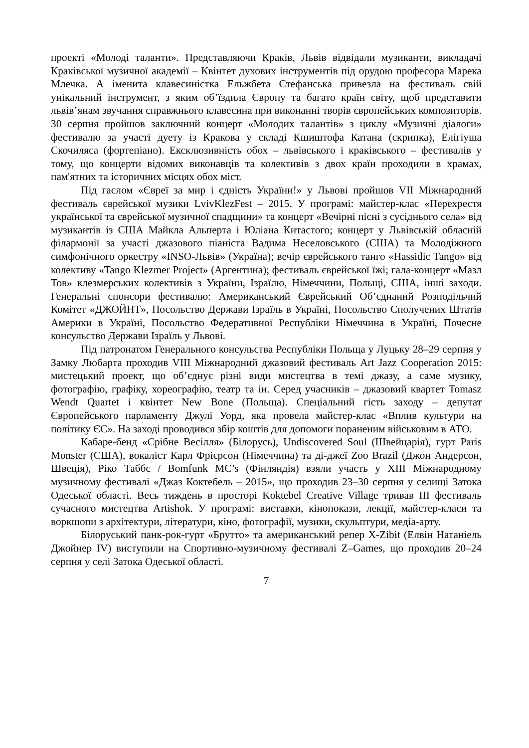проекті «Молоді таланти». Представляючи Краків, Львів відвідали музиканти, викладачі Краківської музичної академії – Квінтет духових інструментів під орудою професора Марека Млечка. А іменита клавесиністка Ельжбета Стефанська привезла на фестиваль свій унікальний інструмент, з яким об’їздила Європу та багато країн світу, щоб представити львів’янам звучання справжнього клавесина при виконанні творів європейських композиторів. 30 серпня пройшов заключний концерт «Молодих талантів» з циклу «Музичні діалоги» фестивалю за участі дуету із Кракова у складі Кшиштофа Катана (скрипка), Елігіуша Скочиляса (фортепіано). Ексклюзивність обох – львівського і краківського – фестивалів у тому, що концерти відомих виконавців та колективів з двох країн проходили в храмах, пам'ятних та історичних місцях обох міст.
Під гаслом «Євреї за мир і єдність України!» у Львові пройшов VII Міжнародний фестиваль єврейської музики LvivKlezFest – 2015. У програмі: майстер-клас «Перехрестя української та єврейської музичної спадщини» та концерт «Вечірні пісні з сусіднього села» від музикантів із США Майкла Альперта і Юліана Китастого; концерт у Львівській обласній філармонії за участі джазового піаніста Вадима Неселовського (США) та Молодіжного симфонічного оркестру «INSO-Львів» (Україна); вечір єврейського танго «Hassidic Tango» від колективу «Tango Klezmer Project» (Аргентина); фестиваль єврейської їжі; гала-концерт «Мазл Тов» клезмерських колективів з України, Ізраїлю, Німеччини, Польщі, США, інші заходи. Генеральні спонсори фестивалю: Американський Єврейський Об’єднаний Розподільчий Комітет «ДЖОЙНТ», Посольство Держави Ізраїль в Україні, Посольство Сполучених Штатів Америки в Україні, Посольство Федеративної Республіки Німеччина в Україні, Почесне консульство Держави Ізраїль у Львові.
Під патронатом Генерального консульства Республіки Польща у Луцьку 28–29 серпня у Замку Любарта проходив VIII Міжнародний джазовий фестиваль Art Jazz Cooperation 2015: мистецький проект, що об’єднує різні види мистецтва в темі джазу, а саме музику, фотографію, графіку, хореографію, театр та ін. Серед учасників – джазовий квартет Tomasz Wendt Quartet і квінтет New Bone (Польща). Спеціальний гість заходу – депутат Європейського парламенту Джулі Уорд, яка провела майстер-клас «Вплив культури на політику ЄС». На заході проводився збір коштів для допомоги пораненим військовим в АТО.
Кабаре-бенд «Срібне Весілля» (Білорусь), Undiscovered Soul (Швейцарія), гурт Paris Monster (США), вокаліст Карл Фрієрсон (Німеччина) та ді-джеї Zoo Brazil (Джон Андерсон, Швеція), Ріко Таббс / Bomfunk MC’s (Фінляндія) взяли участь у XIII Міжнародному музичному фестивалі «Джаз Коктебель – 2015», що проходив 23–30 серпня у селищі Затока Одеської області. Весь тиждень в просторі Koktebel Creative Village тривав III фестиваль сучасного мистецтва Artishok. У програмі: виставки, кінопокази, лекції, майстер-класи та воркшопи з архітектури, літератури, кіно, фотографії, музики, скульптури, медіа-арту.
Білоруський панк-рок-гурт «Брутто» та американський репер X-Zibit (Елвін Натаніель Джойнер IV) виступили на Спортивно-музичному фестивалі Z–Games, що проходив 20–24 серпня у селі Затока Одеської області.
7